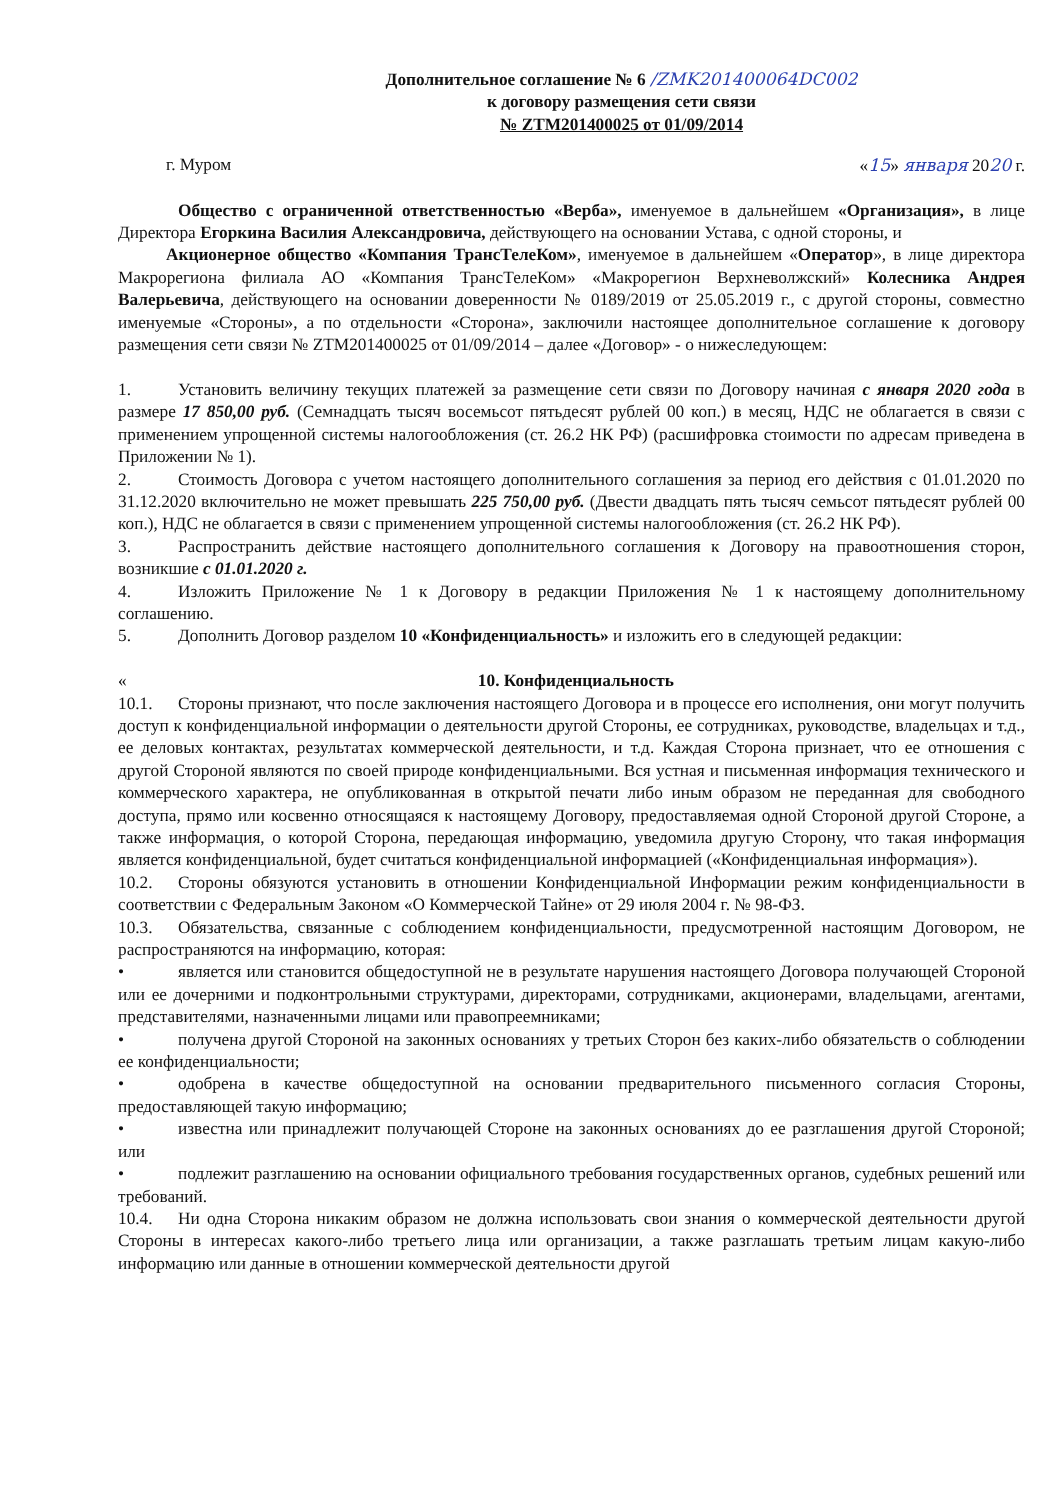Дополнительное соглашение № 6 /ZMK201400064DC002
к договору размещения сети связи
№ ZTM201400025 от 01/09/2014
г. Муром «15» января 2020 г.
Общество с ограниченной ответственностью «Верба», именуемое в дальнейшем «Организация», в лице Директора Егоркина Василия Александровича, действующего на основании Устава, с одной стороны, и
Акционерное общество «Компания ТрансТелеКом», именуемое в дальнейшем «Оператор», в лице директора Макрорегиона филиала АО «Компания ТрансТелеКом» «Макрорегион Верхневолжский» Колесника Андрея Валерьевича, действующего на основании доверенности № 0189/2019 от 25.05.2019 г., с другой стороны, совместно именуемые «Стороны», а по отдельности «Сторона», заключили настоящее дополнительное соглашение к договору размещения сети связи № ZTM201400025 от 01/09/2014 – далее «Договор» - о нижеследующем:
1. Установить величину текущих платежей за размещение сети связи по Договору начиная с января 2020 года в размере 17 850,00 руб. (Семнадцать тысяч восемьсот пятьдесят рублей 00 коп.) в месяц, НДС не облагается в связи с применением упрощенной системы налогообложения (ст. 26.2 НК РФ) (расшифровка стоимости по адресам приведена в Приложении № 1).
2. Стоимость Договора с учетом настоящего дополнительного соглашения за период его действия с 01.01.2020 по 31.12.2020 включительно не может превышать 225 750,00 руб. (Двести двадцать пять тысяч семьсот пятьдесят рублей 00 коп.), НДС не облагается в связи с применением упрощенной системы налогообложения (ст. 26.2 НК РФ).
3. Распространить действие настоящего дополнительного соглашения к Договору на правоотношения сторон, возникшие с 01.01.2020 г.
4. Изложить Приложение № 1 к Договору в редакции Приложения № 1 к настоящему дополнительному соглашению.
5. Дополнить Договор разделом 10 «Конфиденциальность» и изложить его в следующей редакции:
« 10. Конфиденциальность
10.1. Стороны признают, что после заключения настоящего Договора и в процессе его исполнения, они могут получить доступ к конфиденциальной информации о деятельности другой Стороны, ее сотрудниках, руководстве, владельцах и т.д., ее деловых контактах, результатах коммерческой деятельности, и т.д. Каждая Сторона признает, что ее отношения с другой Стороной являются по своей природе конфиденциальными. Вся устная и письменная информация технического и коммерческого характера, не опубликованная в открытой печати либо иным образом не переданная для свободного доступа, прямо или косвенно относящаяся к настоящему Договору, предоставляемая одной Стороной другой Стороне, а также информация, о которой Сторона, передающая информацию, уведомила другую Сторону, что такая информация является конфиденциальной, будет считаться конфиденциальной информацией («Конфиденциальная информация»).
10.2. Стороны обязуются установить в отношении Конфиденциальной Информации режим конфиденциальности в соответствии с Федеральным Законом «О Коммерческой Тайне» от 29 июля 2004 г. № 98-ФЗ.
10.3. Обязательства, связанные с соблюдением конфиденциальности, предусмотренной настоящим Договором, не распространяются на информацию, которая:
• является или становится общедоступной не в результате нарушения настоящего Договора получающей Стороной или ее дочерними и подконтрольными структурами, директорами, сотрудниками, акционерами, владельцами, агентами, представителями, назначенными лицами или правопреемниками;
• получена другой Стороной на законных основаниях у третьих Сторон без каких-либо обязательств о соблюдении ее конфиденциальности;
• одобрена в качестве общедоступной на основании предварительного письменного согласия Стороны, предоставляющей такую информацию;
• известна или принадлежит получающей Стороне на законных основаниях до ее разглашения другой Стороной; или
• подлежит разглашению на основании официального требования государственных органов, судебных решений или требований.
10.4. Ни одна Сторона никаким образом не должна использовать свои знания о коммерческой деятельности другой Стороны в интересах какого-либо третьего лица или организации, а также разглашать третьим лицам какую-либо информацию или данные в отношении коммерческой деятельности другой